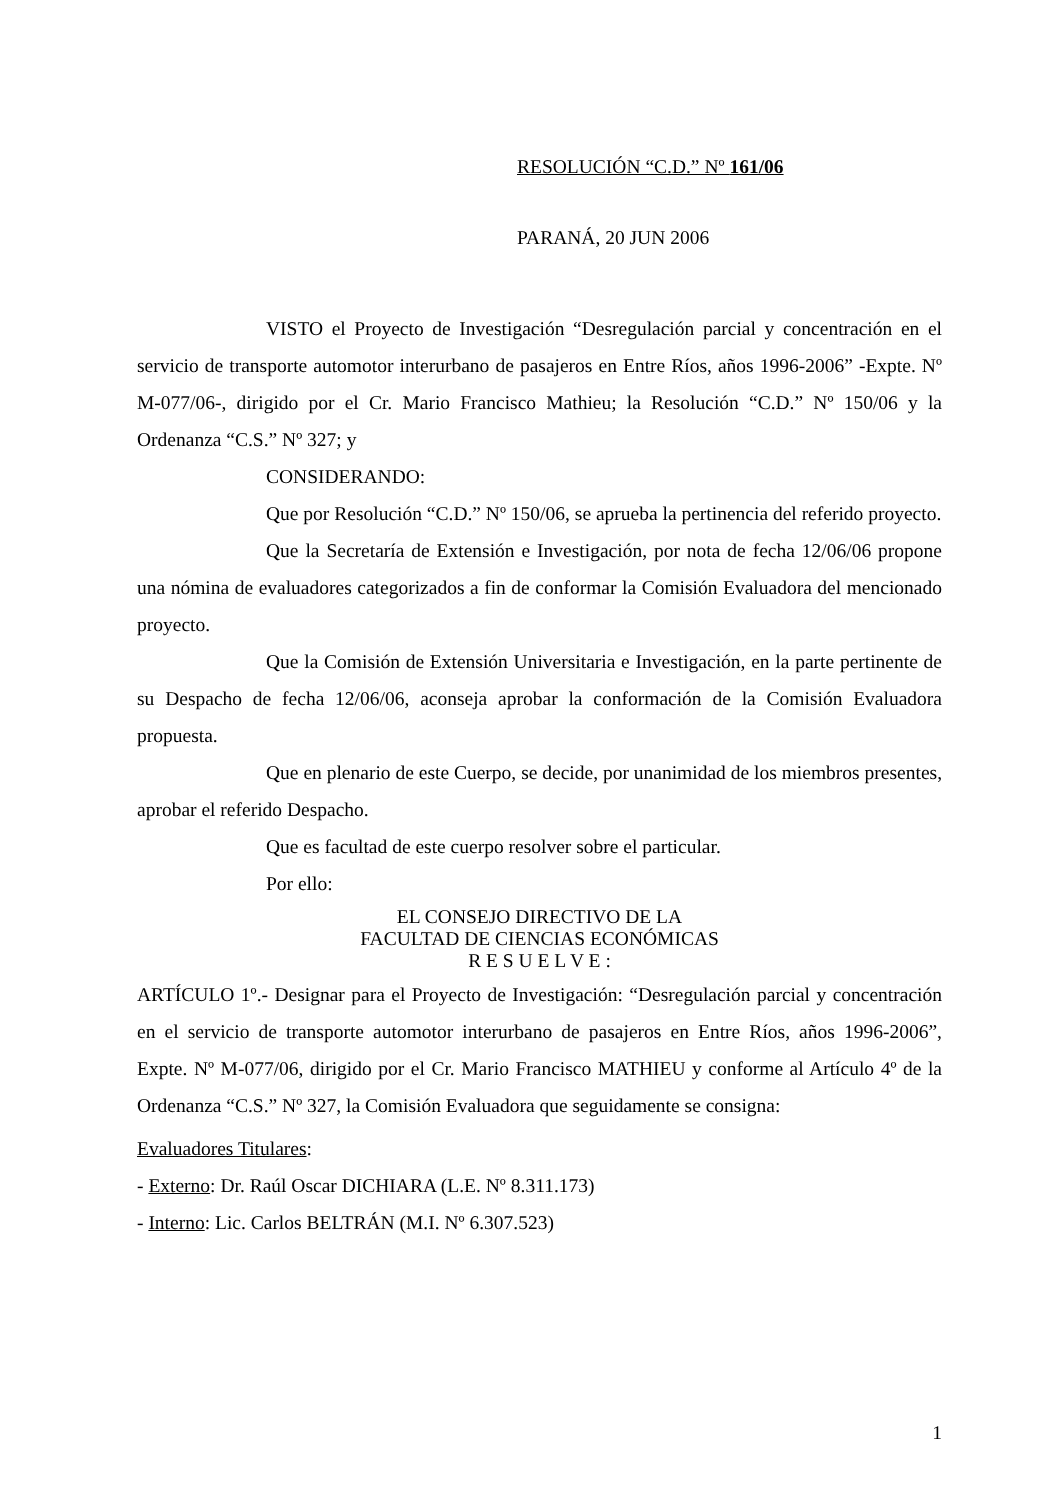RESOLUCIÓN “C.D.” Nº 161/06
PARANÁ, 20 JUN 2006
VISTO el Proyecto de Investigación “Desregulación parcial y concentración en el servicio de transporte automotor interurbano de pasajeros en Entre Ríos, años 1996-2006” -Expte. Nº M-077/06-, dirigido por el Cr. Mario Francisco Mathieu; la Resolución “C.D.” Nº 150/06 y la Ordenanza “C.S.” Nº 327; y
CONSIDERANDO:
Que por Resolución “C.D.” Nº 150/06, se aprueba la pertinencia del referido proyecto.
Que la Secretaría de Extensión e Investigación, por nota de fecha 12/06/06 propone una nómina de evaluadores categorizados a fin de conformar la Comisión Evaluadora del mencionado proyecto.
Que la Comisión de Extensión Universitaria e Investigación, en la parte pertinente de su Despacho de fecha 12/06/06, aconseja aprobar la conformación de la Comisión Evaluadora propuesta.
Que en plenario de este Cuerpo, se decide, por unanimidad de los miembros presentes, aprobar el referido Despacho.
Que es facultad de este cuerpo resolver sobre el particular.
Por ello:
EL CONSEJO DIRECTIVO DE LA
FACULTAD DE CIENCIAS ECONÓMICAS
R E S U E L V E :
ARTÍCULO 1º.- Designar para el Proyecto de Investigación: “Desregulación parcial y concentración en el servicio de transporte automotor interurbano de pasajeros en Entre Ríos, años 1996-2006”, Expte. Nº M-077/06, dirigido por el Cr. Mario Francisco MATHIEU y conforme al Artículo 4º de la Ordenanza “C.S.” Nº 327, la Comisión Evaluadora que seguidamente se consigna:
Evaluadores Titulares:
- Externo: Dr. Raúl Oscar DICHIARA (L.E. Nº 8.311.173)
- Interno: Lic. Carlos BELTRÁN (M.I. Nº 6.307.523)
1